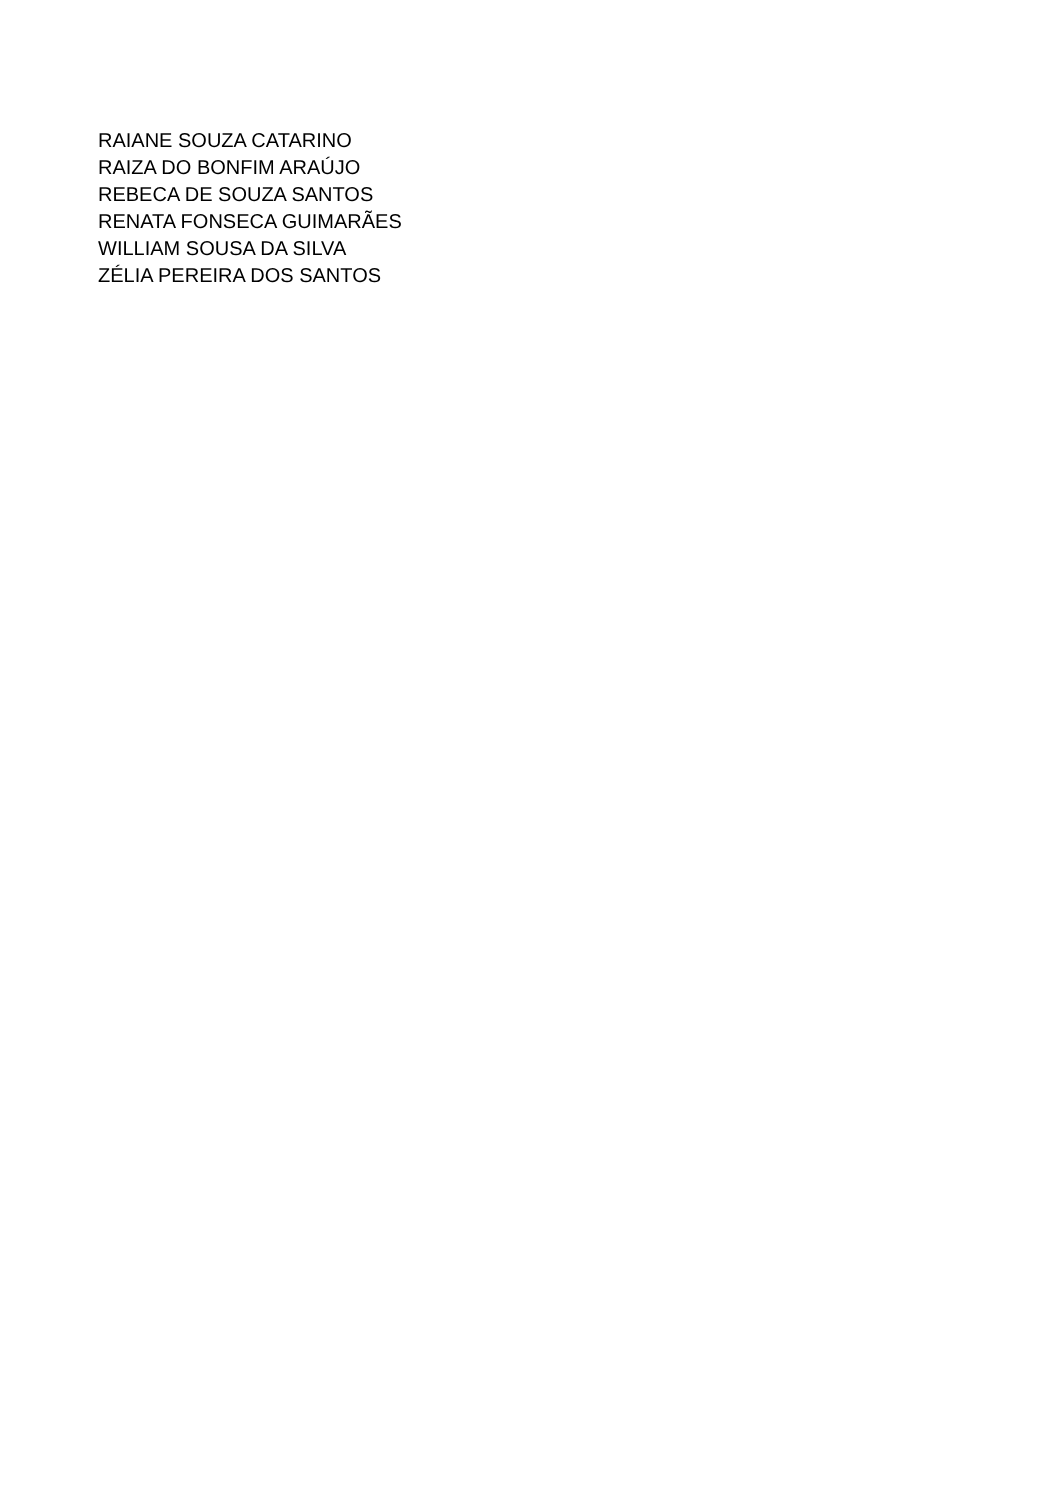RAIANE SOUZA CATARINO
RAIZA DO BONFIM ARAÚJO
REBECA DE SOUZA SANTOS
RENATA FONSECA GUIMARÃES
WILLIAM SOUSA DA SILVA
ZÉLIA PEREIRA DOS SANTOS